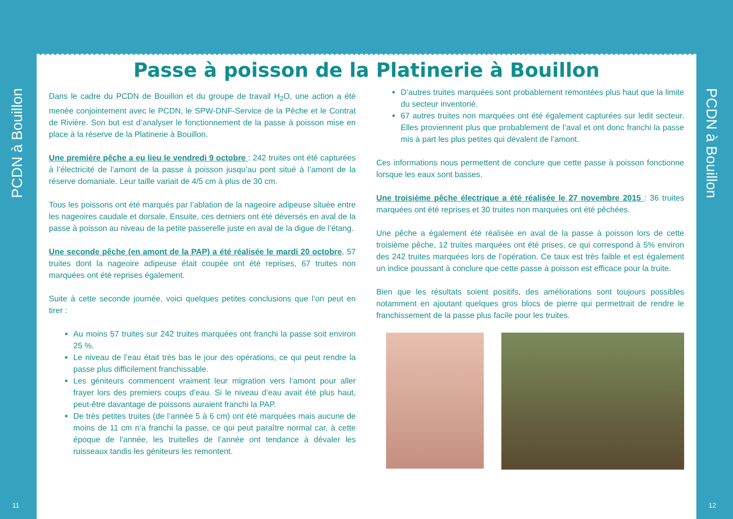PCDN à Bouillon
11
Passe à poisson de la Platinerie à Bouillon
Dans le cadre du PCDN de Bouillon et du groupe de travail H<sub>2</sub>O, une action a été menée conjointement avec le PCDN, le SPW-DNF-Service de la Pêche et le Contrat de Rivière. Son but est d’analyser le fonctionnement de la passe à poisson mise en place à la réserve de la Platinerie à Bouillon.
Une première pêche a eu lieu le vendredi 9 octobre : 242 truites ont été capturées à l’électricité de l’amont de la passe à poisson jusqu’au pont situé à l’amont de la réserve domaniale. Leur taille variait de 4/5 cm à plus de 30 cm.
Tous les poissons ont été marqués par l’ablation de la nageoire adipeuse située entre les nageoires caudale et dorsale. Ensuite, ces derniers ont été déversés en aval de la passe à poisson au niveau de la petite passerelle juste en aval de la digue de l’étang.
Une seconde pêche (en amont de la PAP) a été réalisée le mardi 20 octobre, 57 truites dont la nageoire adipeuse était coupée ont été reprises, 67 truites non marquées ont été reprises également.
Suite à cette seconde journée, voici quelques petites conclusions que l’on peut en tirer :
Au moins 57 truites sur 242 truites marquées ont franchi la passe soit environ 25 %.
Le niveau de l’eau était très bas le jour des opérations, ce qui peut rendre la passe plus difficilement franchissable.
Les géniteurs commencent vraiment leur migration vers l’amont pour aller frayer lors des premiers coups d’eau. Si le niveau d’eau avait été plus haut, peut-être davantage de poissons auraient franchi la PAP.
De très petites truites (de l’année 5 à 6 cm) ont été marquées mais aucune de moins de 11 cm n’a franchi la passe, ce qui peut paraître normal car, à cette époque de l’année, les truitelles de l’année ont tendance à dévaler les ruisseaux tandis les géniteurs les remontent.
D’autres truites marquées sont probablement remontées plus haut que la limite du secteur inventorié.
67 autres truites non marquées ont été également capturées sur ledit secteur. Elles proviennent plus que probablement de l’aval et ont donc franchi la passe mis à part les plus petites qui dévalent de l’amont.
Ces informations nous permettent de conclure que cette passe à poisson fonctionne lorsque les eaux sont basses.
Une troisième pêche électrique a été réalisée le 27 novembre 2015 : 36 truites marquées ont été reprises et 30 truites non marquées ont été pêchées.
Une pêche a également été réalisée en aval de la passe à poisson lors de cette troisième pêche, 12 truites marquées ont été prises, ce qui correspond à 5% environ des 242 truites marquées lors de l’opération. Ce taux est très faible et est également un indice poussant à conclure que cette passe à poisson est efficace pour la truite.
Bien que les résultats soient positifs, des améliorations sont toujours possibles notamment en ajoutant quelques gros blocs de pierre qui permettrait de rendre le franchissement de la passe plus facile pour les truites.
PCDN à Bouillon
12